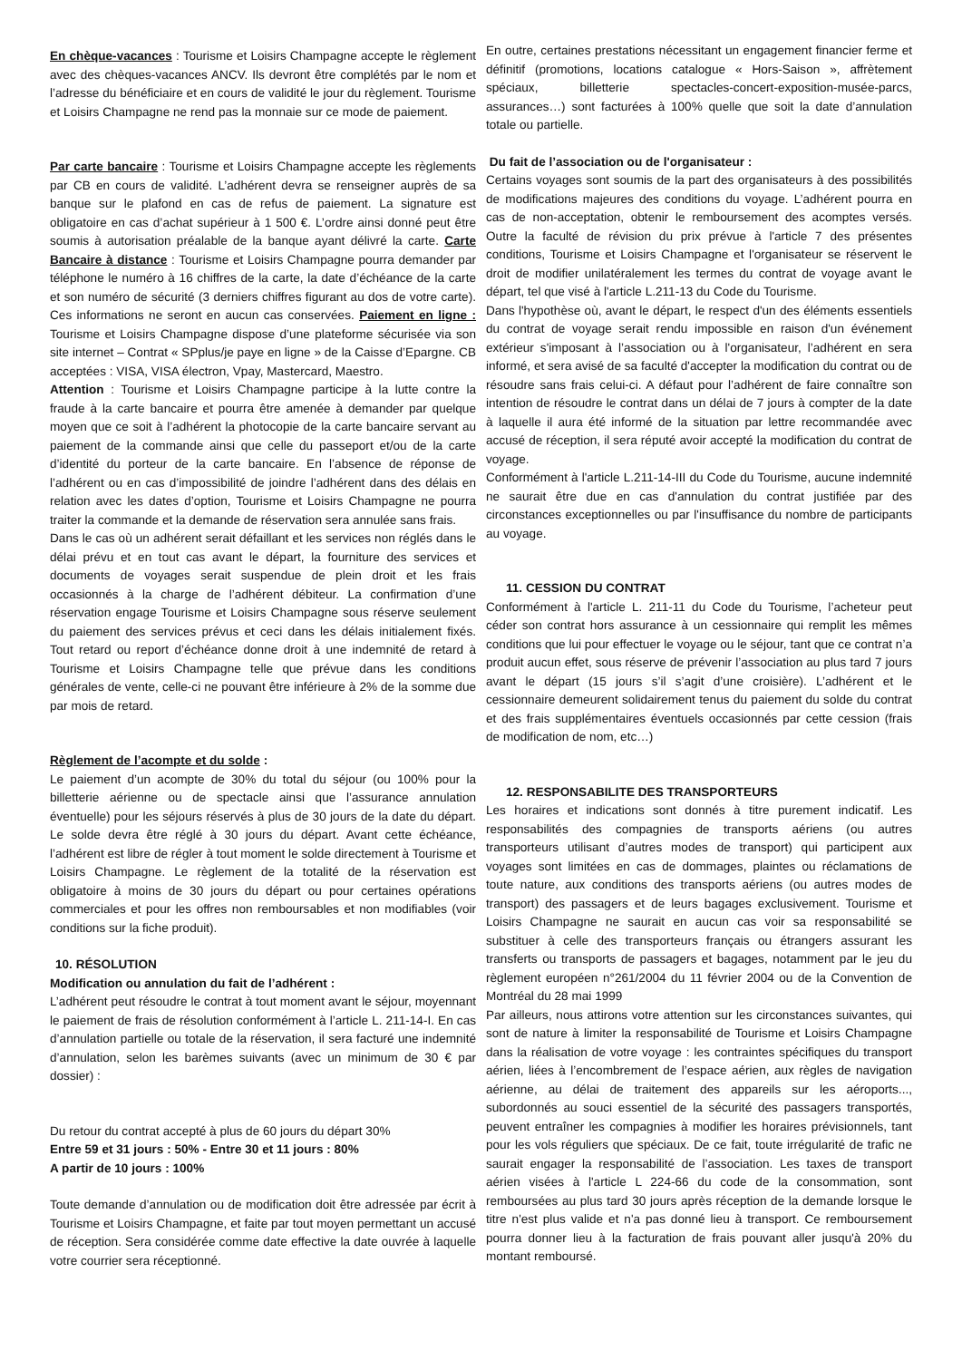En chèque-vacances : Tourisme et Loisirs Champagne accepte le règlement avec des chèques-vacances ANCV. Ils devront être complétés par le nom et l’adresse du bénéficiaire et en cours de validité le jour du règlement. Tourisme et Loisirs Champagne ne rend pas la monnaie sur ce mode de paiement.
Par carte bancaire : Tourisme et Loisirs Champagne accepte les règlements par CB en cours de validité. L’adhérent devra se renseigner auprès de sa banque sur le plafond en cas de refus de paiement. La signature est obligatoire en cas d’achat supérieur à 1 500 €. L’ordre ainsi donné peut être soumis à autorisation préalable de la banque ayant délivré la carte. Carte Bancaire à distance : Tourisme et Loisirs Champagne pourra demander par téléphone le numéro à 16 chiffres de la carte, la date d’échéance de la carte et son numéro de sécurité (3 derniers chiffres figurant au dos de votre carte). Ces informations ne seront en aucun cas conservées. Paiement en ligne : Tourisme et Loisirs Champagne dispose d’une plateforme sécurisée via son site internet – Contrat « SPplus/je paye en ligne » de la Caisse d’Epargne. CB acceptées : VISA, VISA électron, Vpay, Mastercard, Maestro.
Attention : Tourisme et Loisirs Champagne participe à la lutte contre la fraude à la carte bancaire et pourra être amenée à demander par quelque moyen que ce soit à l’adhérent la photocopie de la carte bancaire servant au paiement de la commande ainsi que celle du passeport et/ou de la carte d’identité du porteur de la carte bancaire. En l’absence de réponse de l’adhérent ou en cas d’impossibilité de joindre l’adhérent dans des délais en relation avec les dates d’option, Tourisme et Loisirs Champagne ne pourra traiter la commande et la demande de réservation sera annulée sans frais.
Dans le cas où un adhérent serait défaillant et les services non réglés dans le délai prévu et en tout cas avant le départ, la fourniture des services et documents de voyages serait suspendue de plein droit et les frais occasionnés à la charge de l’adhérent débiteur. La confirmation d’une réservation engage Tourisme et Loisirs Champagne sous réserve seulement du paiement des services prévus et ceci dans les délais initialement fixés. Tout retard ou report d’échéance donne droit à une indemnité de retard à Tourisme et Loisirs Champagne telle que prévue dans les conditions générales de vente, celle-ci ne pouvant être inférieure à 2% de la somme due par mois de retard.
Règlement de l’acompte et du solde :
Le paiement d’un acompte de 30% du total du séjour (ou 100% pour la billetterie aérienne ou de spectacle ainsi que l’assurance annulation éventuelle) pour les séjours réservés à plus de 30 jours de la date du départ. Le solde devra être réglé à 30 jours du départ. Avant cette échéance, l’adhérent est libre de régler à tout moment le solde directement à Tourisme et Loisirs Champagne. Le règlement de la totalité de la réservation est obligatoire à moins de 30 jours du départ ou pour certaines opérations commerciales et pour les offres non remboursables et non modifiables (voir conditions sur la fiche produit).
10. RÉSOLUTION
Modification ou annulation du fait de l’adhérent :
L’adhérent peut résoudre le contrat à tout moment avant le séjour, moyennant le paiement de frais de résolution conformément à l’article L. 211-14-I. En cas d’annulation partielle ou totale de la réservation, il sera facturé une indemnité d’annulation, selon les barèmes suivants (avec un minimum de 30 € par dossier) :
Du retour du contrat accepté à plus de 60 jours du départ 30%
Entre 59 et 31 jours : 50% - Entre 30 et 11 jours : 80%
A partir de 10 jours : 100%
Toute demande d’annulation ou de modification doit être adressée par écrit à Tourisme et Loisirs Champagne, et faite par tout moyen permettant un accusé de réception. Sera considérée comme date effective la date ouvrée à laquelle votre courrier sera réceptionné.
En outre, certaines prestations nécessitant un engagement financier ferme et définitif (promotions, locations catalogue « Hors-Saison », affrètement spéciaux, billetterie spectacles-concert-exposition-musée-parcs, assurances…) sont facturées à 100% quelle que soit la date d’annulation totale ou partielle.
Du fait de l’association ou de l'organisateur :
Certains voyages sont soumis de la part des organisateurs à des possibilités de modifications majeures des conditions du voyage. L’adhérent pourra en cas de non-acceptation, obtenir le remboursement des acomptes versés. Outre la faculté de révision du prix prévue à l'article 7 des présentes conditions, Tourisme et Loisirs Champagne et l'organisateur se réservent le droit de modifier unilatéralement les termes du contrat de voyage avant le départ, tel que visé à l'article L.211-13 du Code du Tourisme.
Dans l'hypothèse où, avant le départ, le respect d'un des éléments essentiels du contrat de voyage serait rendu impossible en raison d'un événement extérieur s'imposant à l’association ou à l'organisateur, l’adhérent en sera informé, et sera avisé de sa faculté d'accepter la modification du contrat ou de résoudre sans frais celui-ci. A défaut pour l’adhérent de faire connaître son intention de résoudre le contrat dans un délai de 7 jours à compter de la date à laquelle il aura été informé de la situation par lettre recommandée avec accusé de réception, il sera réputé avoir accepté la modification du contrat de voyage.
Conformément à l'article L.211-14-III du Code du Tourisme, aucune indemnité ne saurait être due en cas d'annulation du contrat justifiée par des circonstances exceptionnelles ou par l'insuffisance du nombre de participants au voyage.
11. CESSION DU CONTRAT
Conformément à l'article L. 211-11 du Code du Tourisme, l’acheteur peut céder son contrat hors assurance à un cessionnaire qui remplit les mêmes conditions que lui pour effectuer le voyage ou le séjour, tant que ce contrat n’a produit aucun effet, sous réserve de prévenir l’association au plus tard 7 jours avant le départ (15 jours s’il s’agit d’une croisière). L’adhérent et le cessionnaire demeurent solidairement tenus du paiement du solde du contrat et des frais supplémentaires éventuels occasionnés par cette cession (frais de modification de nom, etc…)
12. RESPONSABILITE DES TRANSPORTEURS
Les horaires et indications sont donnés à titre purement indicatif. Les responsabilités des compagnies de transports aériens (ou autres transporteurs utilisant d’autres modes de transport) qui participent aux voyages sont limitées en cas de dommages, plaintes ou réclamations de toute nature, aux conditions des transports aériens (ou autres modes de transport) des passagers et de leurs bagages exclusivement. Tourisme et Loisirs Champagne ne saurait en aucun cas voir sa responsabilité se substituer à celle des transporteurs français ou étrangers assurant les transferts ou transports de passagers et bagages, notamment par le jeu du règlement européen n°261/2004 du 11 février 2004 ou de la Convention de Montréal du 28 mai 1999
Par ailleurs, nous attirons votre attention sur les circonstances suivantes, qui sont de nature à limiter la responsabilité de Tourisme et Loisirs Champagne dans la réalisation de votre voyage : les contraintes spécifiques du transport aérien, liées à l’encombrement de l’espace aérien, aux règles de navigation aérienne, au délai de traitement des appareils sur les aéroports..., subordonnés au souci essentiel de la sécurité des passagers transportés, peuvent entraîner les compagnies à modifier les horaires prévisionnels, tant pour les vols réguliers que spéciaux. De ce fait, toute irrégularité de trafic ne saurait engager la responsabilité de l’association. Les taxes de transport aérien visées à l'article L 224-66 du code de la consommation, sont remboursées au plus tard 30 jours après réception de la demande lorsque le titre n'est plus valide et n'a pas donné lieu à transport. Ce remboursement pourra donner lieu à la facturation de frais pouvant aller jusqu'à 20% du montant remboursé.